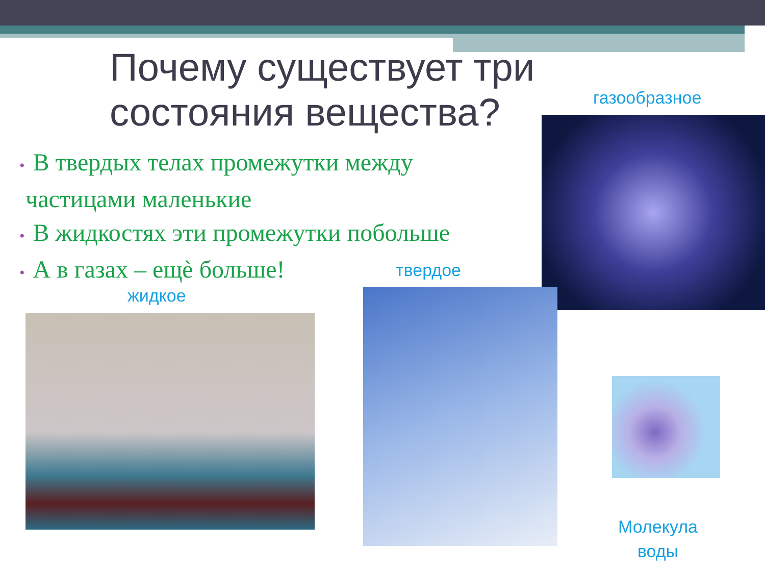Почему существует три состояния вещества?
• В твердых телах промежутки между
частицами маленькие
• В жидкостях эти промежутки побольше
• А в газах – ещѐ больше!
газообразное
твердое
жидкое
Молекула
воды